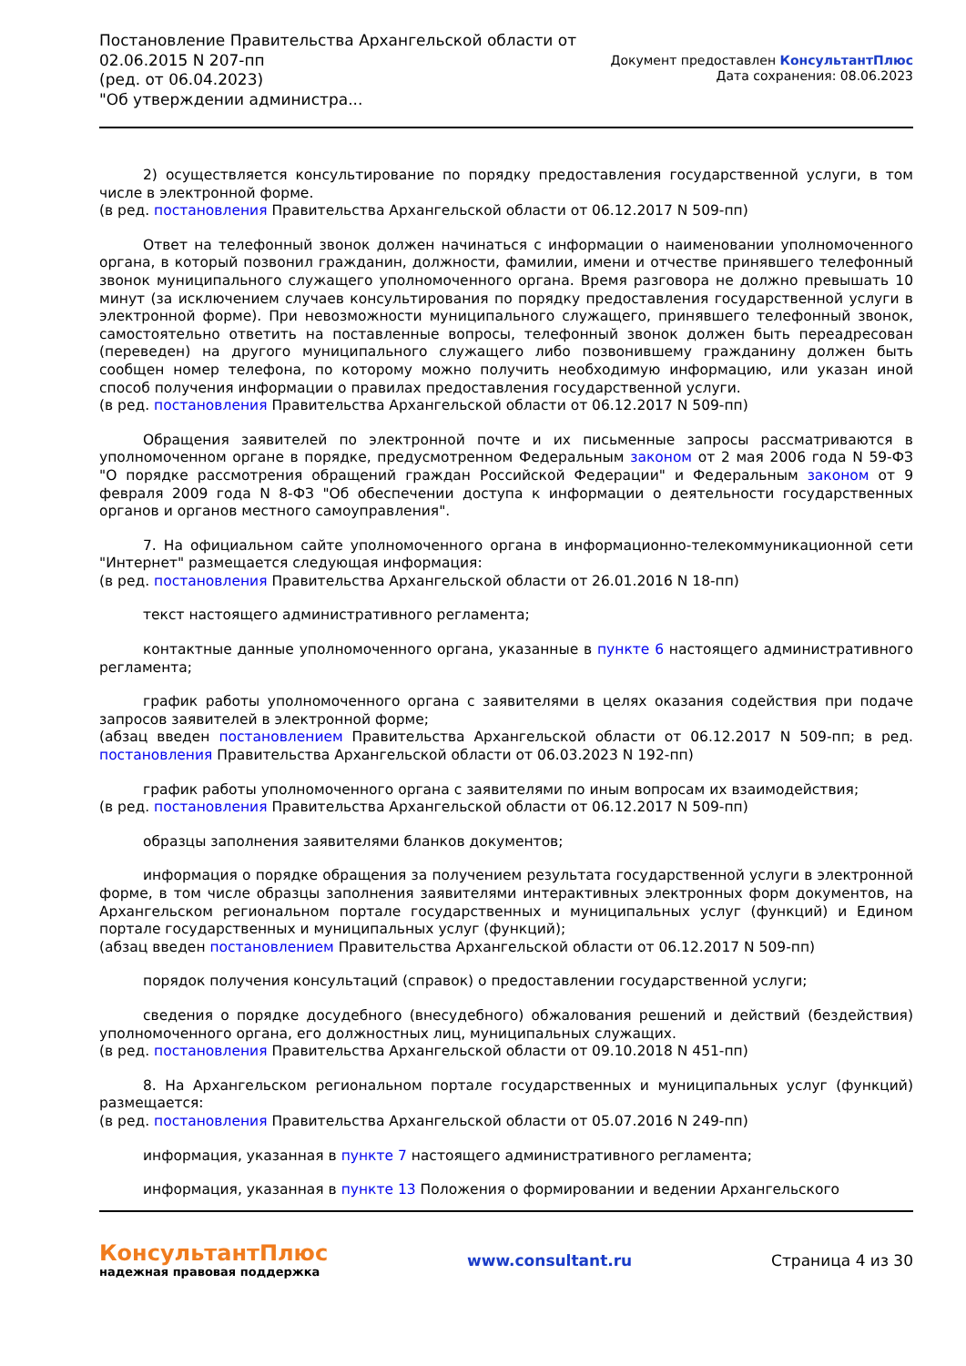Постановление Правительства Архангельской области от
02.06.2015 N 207-пп
(ред. от 06.04.2023)
"Об утверждении администра...
Документ предоставлен КонсультантПлюс
Дата сохранения: 08.06.2023
2) осуществляется консультирование по порядку предоставления государственной услуги, в том числе в электронной форме.
(в ред. постановления Правительства Архангельской области от 06.12.2017 N 509-пп)
Ответ на телефонный звонок должен начинаться с информации о наименовании уполномоченного органа, в который позвонил гражданин, должности, фамилии, имени и отчестве принявшего телефонный звонок муниципального служащего уполномоченного органа. Время разговора не должно превышать 10 минут (за исключением случаев консультирования по порядку предоставления государственной услуги в электронной форме). При невозможности муниципального служащего, принявшего телефонный звонок, самостоятельно ответить на поставленные вопросы, телефонный звонок должен быть переадресован (переведен) на другого муниципального служащего либо позвонившему гражданину должен быть сообщен номер телефона, по которому можно получить необходимую информацию, или указан иной способ получения информации о правилах предоставления государственной услуги.
(в ред. постановления Правительства Архангельской области от 06.12.2017 N 509-пп)
Обращения заявителей по электронной почте и их письменные запросы рассматриваются в уполномоченном органе в порядке, предусмотренном Федеральным законом от 2 мая 2006 года N 59-ФЗ "О порядке рассмотрения обращений граждан Российской Федерации" и Федеральным законом от 9 февраля 2009 года N 8-ФЗ "Об обеспечении доступа к информации о деятельности государственных органов и органов местного самоуправления".
7. На официальном сайте уполномоченного органа в информационно-телекоммуникационной сети "Интернет" размещается следующая информация:
(в ред. постановления Правительства Архангельской области от 26.01.2016 N 18-пп)
текст настоящего административного регламента;
контактные данные уполномоченного органа, указанные в пункте 6 настоящего административного регламента;
график работы уполномоченного органа с заявителями в целях оказания содействия при подаче запросов заявителей в электронной форме;
(абзац введен постановлением Правительства Архангельской области от 06.12.2017 N 509-пп; в ред. постановления Правительства Архангельской области от 06.03.2023 N 192-пп)
график работы уполномоченного органа с заявителями по иным вопросам их взаимодействия;
(в ред. постановления Правительства Архангельской области от 06.12.2017 N 509-пп)
образцы заполнения заявителями бланков документов;
информация о порядке обращения за получением результата государственной услуги в электронной форме, в том числе образцы заполнения заявителями интерактивных электронных форм документов, на Архангельском региональном портале государственных и муниципальных услуг (функций) и Едином портале государственных и муниципальных услуг (функций);
(абзац введен постановлением Правительства Архангельской области от 06.12.2017 N 509-пп)
порядок получения консультаций (справок) о предоставлении государственной услуги;
сведения о порядке досудебного (внесудебного) обжалования решений и действий (бездействия) уполномоченного органа, его должностных лиц, муниципальных служащих.
(в ред. постановления Правительства Архангельской области от 09.10.2018 N 451-пп)
8. На Архангельском региональном портале государственных и муниципальных услуг (функций) размещается:
(в ред. постановления Правительства Архангельской области от 05.07.2016 N 249-пп)
информация, указанная в пункте 7 настоящего административного регламента;
информация, указанная в пункте 13 Положения о формировании и ведении Архангельского
КонсультантПлюс
надежная правовая поддержка
www.consultant.ru Страница 4 из 30